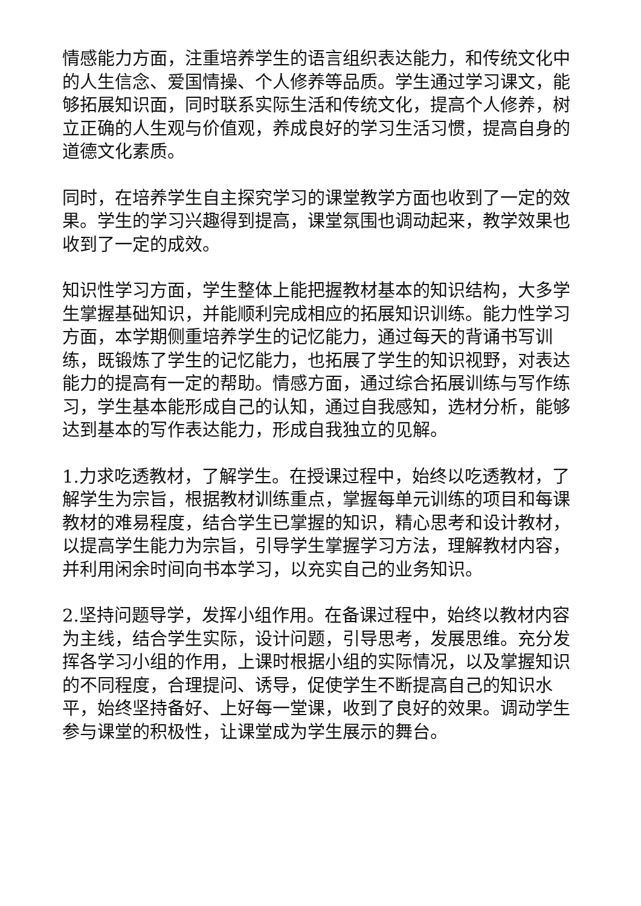情感能力方面，注重培养学生的语言组织表达能力，和传统文化中的人生信念、爱国情操、个人修养等品质。学生通过学习课文，能够拓展知识面，同时联系实际生活和传统文化，提高个人修养，树立正确的人生观与价值观，养成良好的学习生活习惯，提高自身的道德文化素质。
同时，在培养学生自主探究学习的课堂教学方面也收到了一定的效果。学生的学习兴趣得到提高，课堂氛围也调动起来，教学效果也收到了一定的成效。
知识性学习方面，学生整体上能把握教材基本的知识结构，大多学生掌握基础知识，并能顺利完成相应的拓展知识训练。能力性学习方面，本学期侧重培养学生的记忆能力，通过每天的背诵书写训练，既锻炼了学生的记忆能力，也拓展了学生的知识视野，对表达能力的提高有一定的帮助。情感方面，通过综合拓展训练与写作练习，学生基本能形成自己的认知，通过自我感知，选材分析，能够达到基本的写作表达能力，形成自我独立的见解。
1.力求吃透教材，了解学生。在授课过程中，始终以吃透教材，了解学生为宗旨，根据教材训练重点，掌握每单元训练的项目和每课教材的难易程度，结合学生已掌握的知识，精心思考和设计教材，以提高学生能力为宗旨，引导学生掌握学习方法，理解教材内容，并利用闲余时间向书本学习，以充实自己的业务知识。
2.坚持问题导学，发挥小组作用。在备课过程中，始终以教材内容为主线，结合学生实际，设计问题，引导思考，发展思维。充分发挥各学习小组的作用，上课时根据小组的实际情况，以及掌握知识的不同程度，合理提问、诱导，促使学生不断提高自己的知识水平，始终坚持备好、上好每一堂课，收到了良好的效果。调动学生参与课堂的积极性，让课堂成为学生展示的舞台。